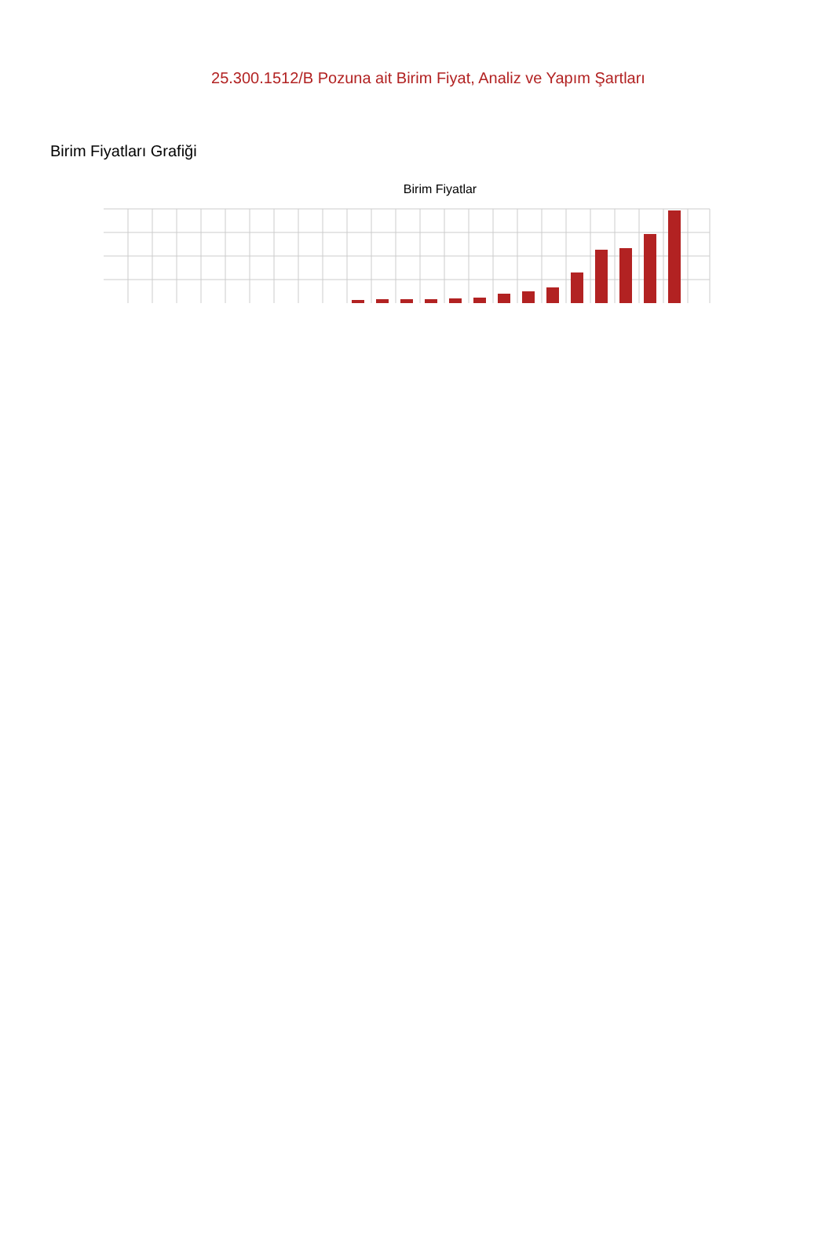25.300.1512/B Pozuna ait Birim Fiyat, Analiz ve Yapım Şartları
Birim Fiyatları Grafiği
Birim Fiyatlar